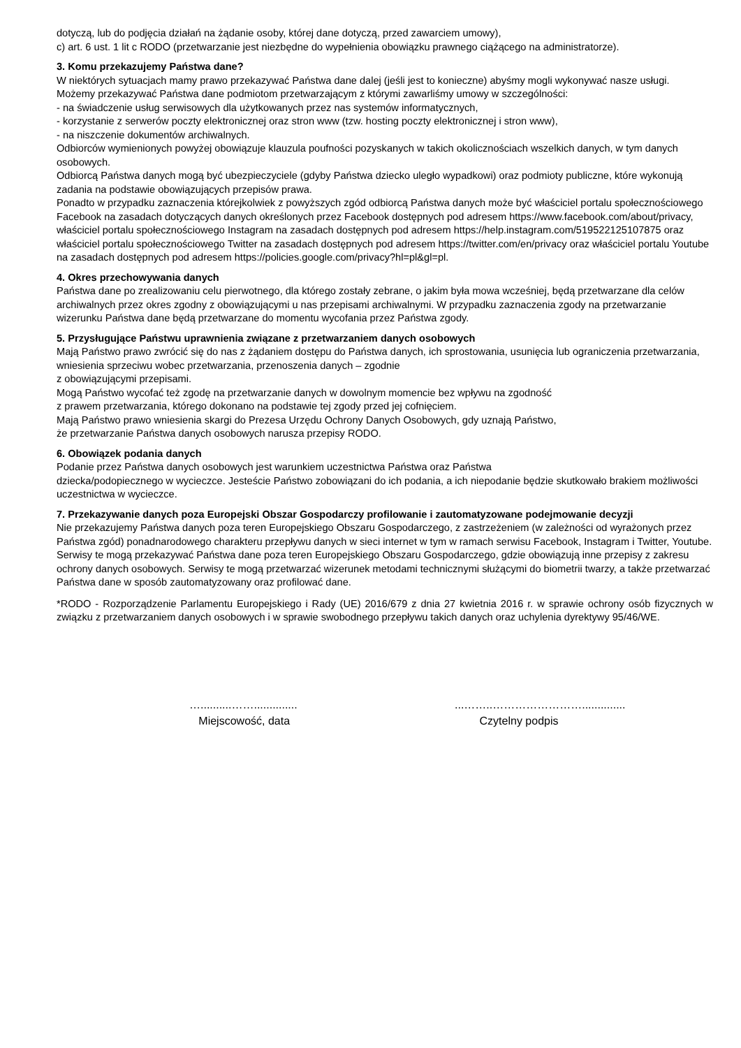dotyczą, lub do podjęcia działań na żądanie osoby, której dane dotyczą, przed zawarciem umowy),
c) art. 6 ust. 1 lit c RODO (przetwarzanie jest niezbędne do wypełnienia obowiązku prawnego ciążącego na administratorze).
3. Komu przekazujemy Państwa dane?
W niektórych sytuacjach mamy prawo przekazywać Państwa dane dalej (jeśli jest to konieczne) abyśmy mogli wykonywać nasze usługi.
Możemy przekazywać Państwa dane podmiotom przetwarzającym z którymi zawarliśmy umowy w szczególności:
- na świadczenie usług serwisowych dla użytkowanych przez nas systemów informatycznych,
- korzystanie z serwerów poczty elektronicznej oraz stron www (tzw. hosting poczty elektronicznej i stron www),
- na niszczenie dokumentów archiwalnych.
Odbiorców wymienionych powyżej obowiązuje klauzula poufności pozyskanych w takich okolicznościach wszelkich danych, w tym danych osobowych.
Odbiorcą Państwa danych mogą być ubezpieczyciele (gdyby Państwa dziecko uległo wypadkowi) oraz podmioty publiczne, które wykonują zadania na podstawie obowiązujących przepisów prawa.
Ponadto w przypadku zaznaczenia którejkolwiek z powyższych zgód odbiorcą Państwa danych może być właściciel portalu społecznościowego Facebook na zasadach dotyczących danych określonych przez Facebook dostępnych pod adresem https://www.facebook.com/about/privacy, właściciel portalu społecznościowego Instagram na zasadach dostępnych pod adresem https://help.instagram.com/519522125107875 oraz właściciel portalu społecznościowego Twitter na zasadach dostępnych pod adresem https://twitter.com/en/privacy oraz właściciel portalu Youtube na zasadach dostępnych pod adresem https://policies.google.com/privacy?hl=pl&gl=pl.
4. Okres przechowywania danych
Państwa dane po zrealizowaniu celu pierwotnego, dla którego zostały zebrane, o jakim była mowa wcześniej, będą przetwarzane dla celów archiwalnych przez okres zgodny z obowiązującymi u nas przepisami archiwalnymi. W przypadku zaznaczenia zgody na przetwarzanie wizerunku Państwa dane będą przetwarzane do momentu wycofania przez Państwa zgody.
5. Przysługujące Państwu uprawnienia związane z przetwarzaniem danych osobowych
Mają Państwo prawo zwrócić się do nas z żądaniem dostępu do Państwa danych, ich sprostowania, usunięcia lub ograniczenia przetwarzania, wniesienia sprzeciwu wobec przetwarzania, przenoszenia danych – zgodnie
z obowiązującymi przepisami.
Mogą Państwo wycofać też zgodę na przetwarzanie danych w dowolnym momencie bez wpływu na zgodność
z prawem przetwarzania, którego dokonano na podstawie tej zgody przed jej cofnięciem.
Mają Państwo prawo wniesienia skargi do Prezesa Urzędu Ochrony Danych Osobowych, gdy uznają Państwo,
że przetwarzanie Państwa danych osobowych narusza przepisy RODO.
6. Obowiązek podania danych
Podanie przez Państwa danych osobowych jest warunkiem uczestnictwa Państwa oraz Państwa
dziecka/podopiecznego w wycieczce. Jesteście Państwo zobowiązani do ich podania, a ich niepodanie będzie skutkowało brakiem możliwości uczestnictwa w wycieczce.
7. Przekazywanie danych poza Europejski Obszar Gospodarczy profilowanie i zautomatyzowane podejmowanie decyzji
Nie przekazujemy Państwa danych poza teren Europejskiego Obszaru Gospodarczego, z zastrzeżeniem (w zależności od wyrażonych przez Państwa zgód) ponadnarodowego charakteru przepływu danych w sieci internet w tym w ramach serwisu Facebook, Instagram i Twitter, Youtube. Serwisy te mogą przekazywać Państwa dane poza teren Europejskiego Obszaru Gospodarczego, gdzie obowiązują inne przepisy z zakresu ochrony danych osobowych. Serwisy te mogą przetwarzać wizerunek metodami technicznymi służącymi do biometrii twarzy, a także przetwarzać Państwa dane w sposób zautomatyzowany oraz profilować dane.
*RODO - Rozporządzenie Parlamentu Europejskiego i Rady (UE) 2016/679 z dnia 27 kwietnia 2016 r. w sprawie ochrony osób fizycznych w związku z przetwarzaniem danych osobowych i w sprawie swobodnego przepływu takich danych oraz uchylenia dyrektywy 95/46/WE.
…..........……..............
Miejscowość, data
...……..……………………..............
Czytelny podpis